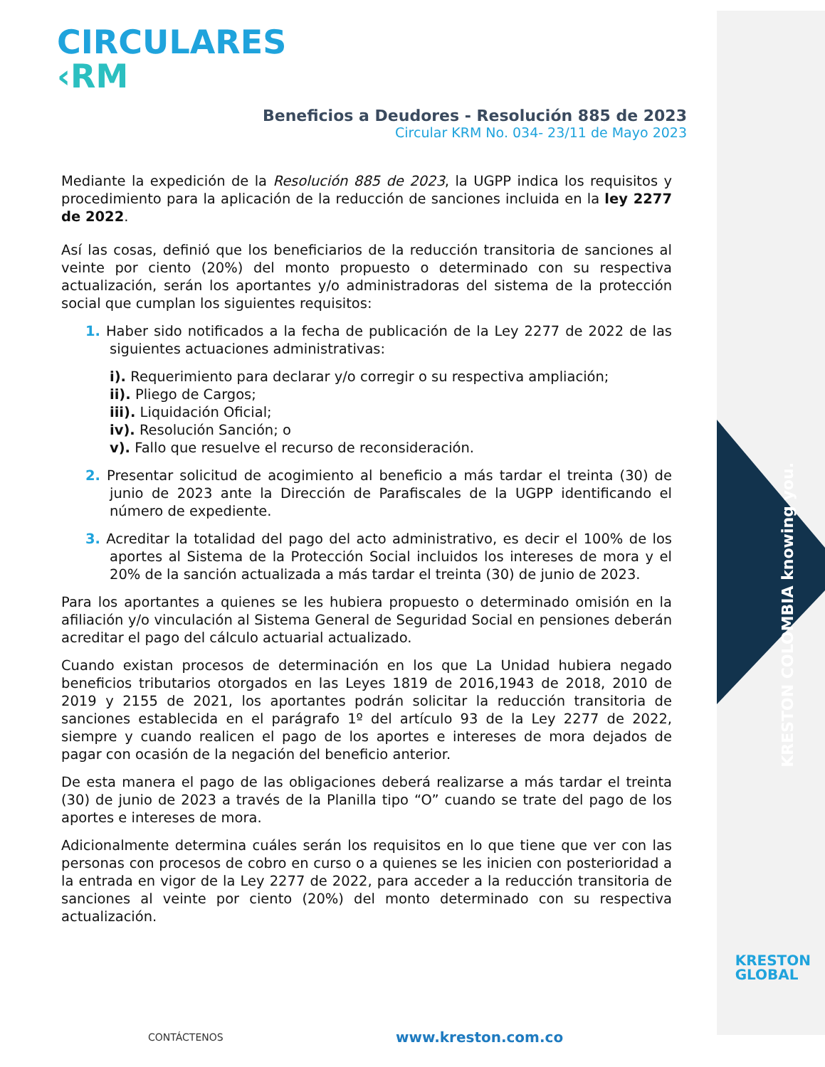KRESTON COLOMBIA knowing you.
CIRCULARES
‹RM
Beneficios a Deudores - Resolución 885 de 2023
Circular KRM No. 034- 23/11 de Mayo 2023
Mediante la expedición de la Resolución 885 de 2023, la UGPP indica los requisitos y procedimiento para la aplicación de la reducción de sanciones incluida en la ley 2277 de 2022.
Así las cosas, definió que los beneficiarios de la reducción transitoria de sanciones al veinte por ciento (20%) del monto propuesto o determinado con su respectiva actualización, serán los aportantes y/o administradoras del sistema de la protección social que cumplan los siguientes requisitos:
1. Haber sido notificados a la fecha de publicación de la Ley 2277 de 2022 de las siguientes actuaciones administrativas:
i). Requerimiento para declarar y/o corregir o su respectiva ampliación;
ii). Pliego de Cargos;
iii). Liquidación Oficial;
iv). Resolución Sanción; o
v). Fallo que resuelve el recurso de reconsideración.
2. Presentar solicitud de acogimiento al beneficio a más tardar el treinta (30) de junio de 2023 ante la Dirección de Parafiscales de la UGPP identificando el número de expediente.
3. Acreditar la totalidad del pago del acto administrativo, es decir el 100% de los aportes al Sistema de la Protección Social incluidos los intereses de mora y el 20% de la sanción actualizada a más tardar el treinta (30) de junio de 2023.
Para los aportantes a quienes se les hubiera propuesto o determinado omisión en la afiliación y/o vinculación al Sistema General de Seguridad Social en pensiones deberán acreditar el pago del cálculo actuarial actualizado.
Cuando existan procesos de determinación en los que La Unidad hubiera negado beneficios tributarios otorgados en las Leyes 1819 de 2016,1943 de 2018, 2010 de 2019 y 2155 de 2021, los aportantes podrán solicitar la reducción transitoria de sanciones establecida en el parágrafo 1º del artículo 93 de la Ley 2277 de 2022, siempre y cuando realicen el pago de los aportes e intereses de mora dejados de pagar con ocasión de la negación del beneficio anterior.
De esta manera el pago de las obligaciones deberá realizarse a más tardar el treinta (30) de junio de 2023 a través de la Planilla tipo “O” cuando se trate del pago de los aportes e intereses de mora.
Adicionalmente determina cuáles serán los requisitos en lo que tiene que ver con las personas con procesos de cobro en curso o a quienes se les inicien con posterioridad a la entrada en vigor de la Ley 2277 de 2022, para acceder a la reducción transitoria de sanciones al veinte por ciento (20%) del monto determinado con su respectiva actualización.
KRESTON
GLOBAL
CONTÁCTENOS www.kreston.com.co